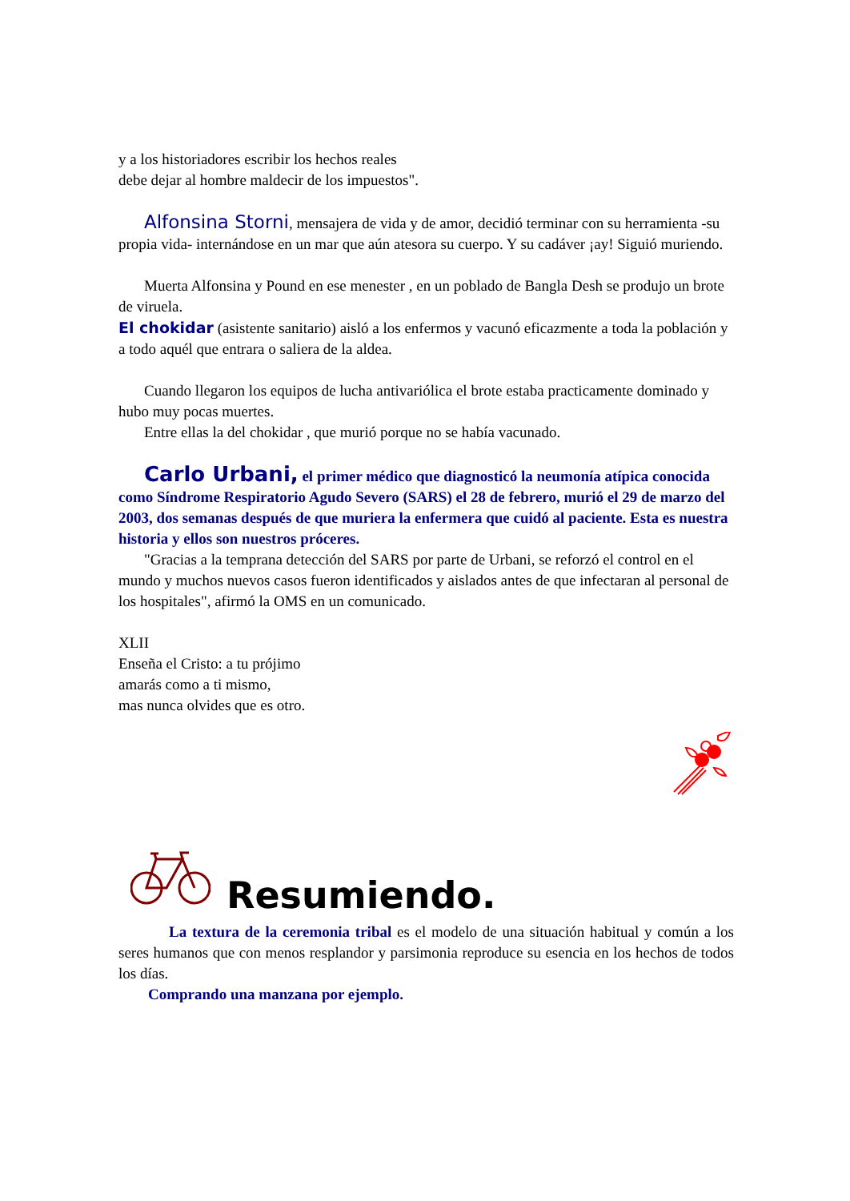y a los historiadores escribir los hechos reales
debe dejar al hombre maldecir de los impuestos".
Alfonsina Storni, mensajera de vida y de amor, decidió terminar con su herramienta -su propia vida- internándose en un mar que aún atesora su cuerpo. Y su cadáver ¡ay! Siguió muriendo.
Muerta Alfonsina y Pound en ese menester , en un poblado de Bangla Desh se produjo un brote de viruela.
El chokidar (asistente sanitario) aisló a los enfermos y vacunó eficazmente a toda la población y a todo aquél que entrara o saliera de la aldea.
Cuando llegaron los equipos de lucha antivariólica el brote estaba practicamente dominado y hubo muy pocas muertes.
Entre ellas la del chokidar , que murió porque no se había vacunado.
Carlo Urbani, el primer médico que diagnosticó la neumonía atípica conocida como Síndrome Respiratorio Agudo Severo (SARS) el 28 de febrero, murió el 29 de marzo del 2003, dos semanas después de que muriera la enfermera que cuidó al paciente. Esta es nuestra historia y ellos son nuestros próceres.
"Gracias a la temprana detección del SARS por parte de Urbani, se reforzó el control en el mundo y muchos nuevos casos fueron identificados y aislados antes de que infectaran al personal de los hospitales", afirmó la OMS en un comunicado.
XLII
Enseña el Cristo: a tu prójimo
amarás como a ti mismo,
mas nunca olvides que es otro.
Resumiendo.
La textura de la ceremonia tribal es el modelo de una situación habitual y común a los seres humanos que con menos resplandor y parsimonia reproduce su esencia en los hechos de todos los días.
Comprando una manzana por ejemplo.